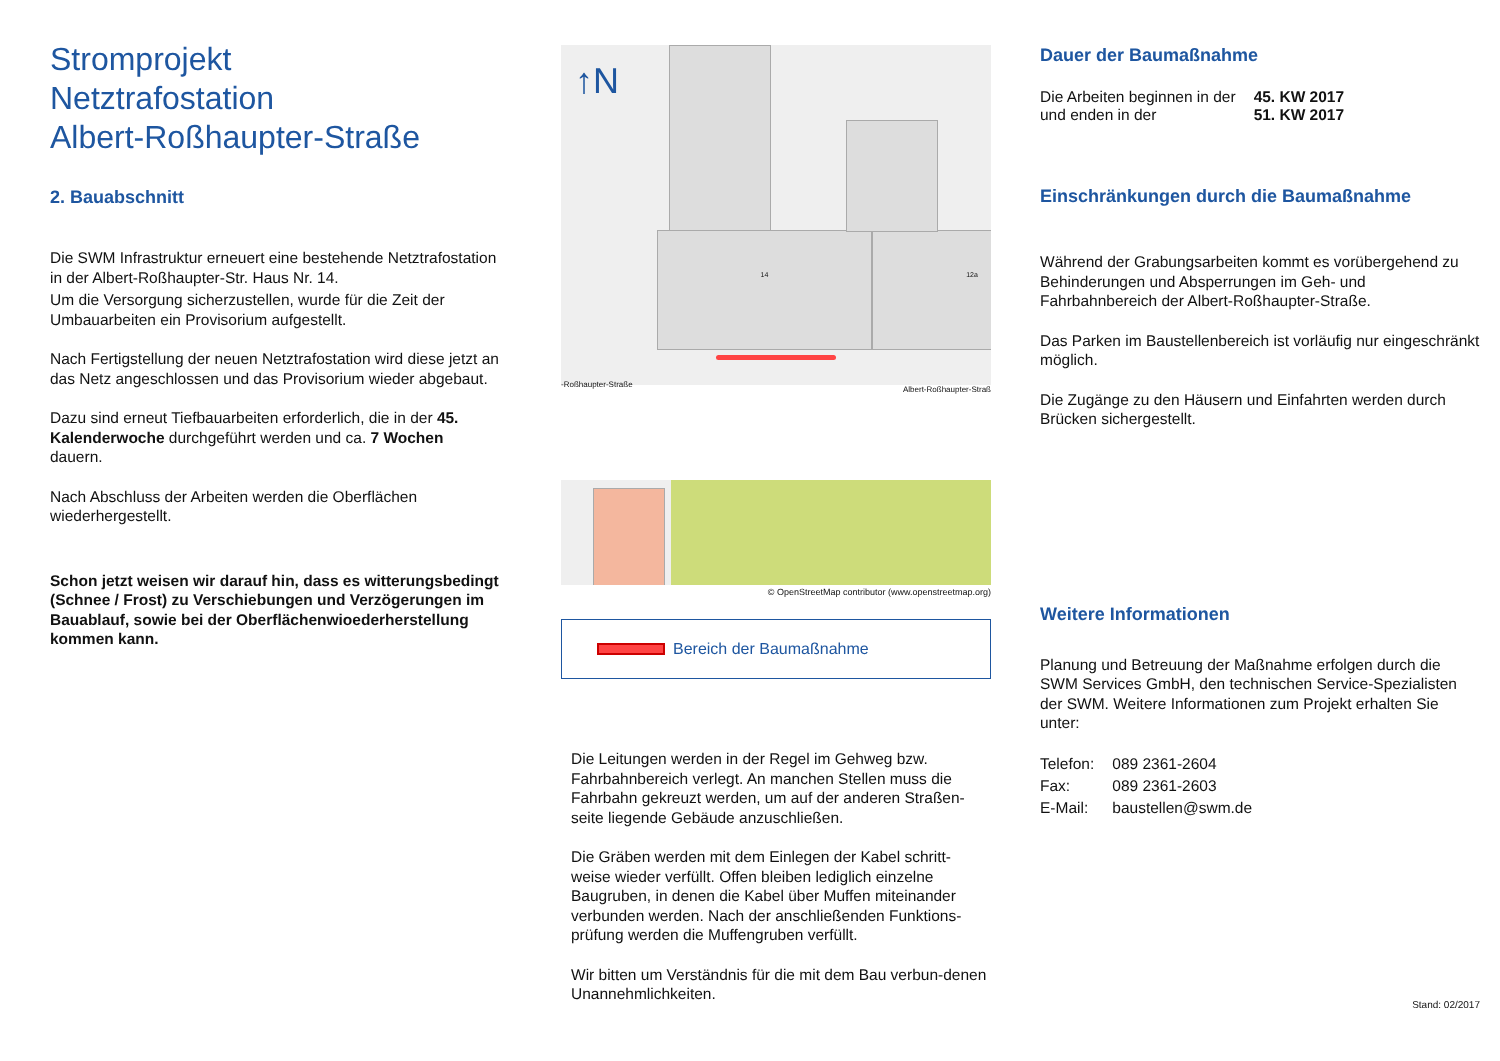Stromprojekt
Netztrafostation
Albert-Roßhaupter-Straße
2. Bauabschnitt
Die SWM Infrastruktur erneuert eine bestehende Netztrafostation in der Albert-Roßhaupter-Str. Haus Nr. 14.
Um die Versorgung sicherzustellen, wurde für die Zeit der Umbauarbeiten ein Provisorium aufgestellt.
Nach Fertigstellung der neuen Netztrafostation wird diese jetzt an das Netz angeschlossen und das Provisorium wieder abgebaut.
Dazu sind erneut Tiefbauarbeiten erforderlich, die in der 45. Kalenderwoche durchgeführt werden und ca. 7 Wochen dauern.
Nach Abschluss der Arbeiten werden die Oberflächen wiederhergestellt.
Schon jetzt weisen wir darauf hin, dass es witterungsbedingt (Schnee / Frost) zu Verschiebungen und Verzögerungen im Bauablauf, sowie bei der Oberflächenwioederherstellung kommen kann.
↑N
14 12a
-Roßhaupter-Straße
Albert-Roßhaupter-Straß
© OpenStreetMap contributor (www.openstreetmap.org)
Bereich der Baumaßnahme
Die Leitungen werden in der Regel im Gehweg bzw. Fahrbahnbereich verlegt. An manchen Stellen muss die Fahrbahn gekreuzt werden, um auf der anderen Straßen-seite liegende Gebäude anzuschließen.
Die Gräben werden mit dem Einlegen der Kabel schritt-weise wieder verfüllt. Offen bleiben lediglich einzelne Baugruben, in denen die Kabel über Muffen miteinander verbunden werden. Nach der anschließenden Funktions-prüfung werden die Muffengruben verfüllt.
Wir bitten um Verständnis für die mit dem Bau verbun-denen Unannehmlichkeiten.
Dauer der Baumaßnahme
| Die Arbeiten beginnen in der und enden in der | 45. KW 2017 51. KW 2017 |
Einschränkungen durch die Baumaßnahme
Während der Grabungsarbeiten kommt es vorübergehend zu Behinderungen und Absperrungen im Geh- und Fahrbahnbereich der Albert-Roßhaupter-Straße.
Das Parken im Baustellenbereich ist vorläufig nur eingeschränkt möglich.
Die Zugänge zu den Häusern und Einfahrten werden durch Brücken sichergestellt.
Weitere Informationen
Planung und Betreuung der Maßnahme erfolgen durch die SWM Services GmbH, den technischen Service-Spezialisten der SWM. Weitere Informationen zum Projekt erhalten Sie unter:
| Telefon: | 089 2361-2604 |
| Fax: | 089 2361-2603 |
| E-Mail: | baustellen@swm.de |
Stand: 02/2017